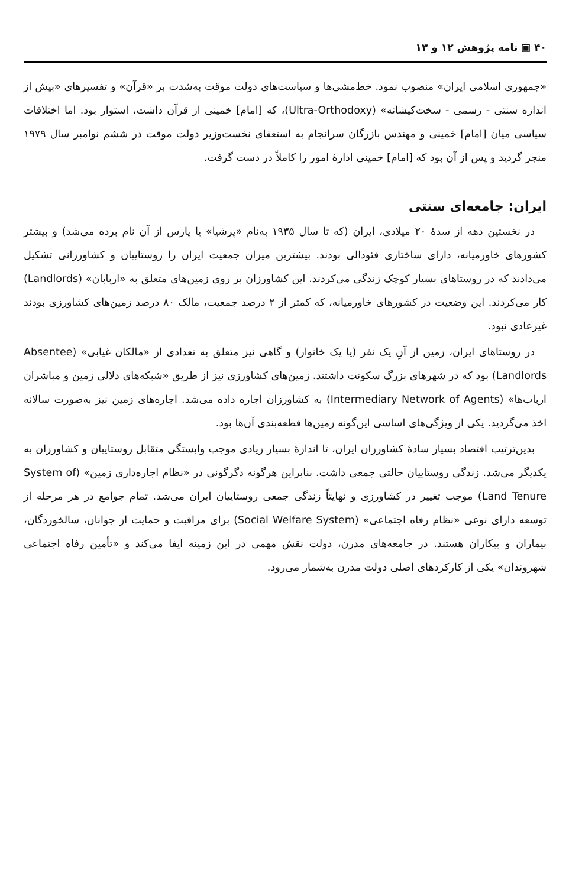۴۰ ▣ نامه پژوهش ۱۲ و ۱۳
«جمهوری اسلامی ایران» منصوب نمود. خط‌مشی‌ها و سیاست‌های دولت موقت به‌شدت بر «قرآن» و تفسیرهای «بیش از اندازه سنتی - رسمی - سخت‌کیشانه» (Ultra-Orthodoxy)، که [امام] خمینی از قرآن داشت، استوار بود. اما اختلافات سیاسی میان [امام] خمینی و مهندس بازرگان سرانجام به استعفای نخست‌وزیر دولت موقت در ششم نوامبر سال ۱۹۷۹ منجر گردید و پس از آن بود که [امام] خمینی ادارهٔ امور را کاملاً در دست گرفت.
ایران: جامعه‌ای سنتی
در نخستین دهه از سدهٔ ۲۰ میلادی، ایران (که تا سال ۱۹۳۵ به‌نام «پرشیا» یا پارس از آن نام برده می‌شد) و بیشتر کشورهای خاورمیانه، دارای ساختاری فئودالی بودند. بیشترین میزان جمعیت ایران را روستاییان و کشاورزانی تشکیل می‌دادند که در روستاهای بسیار کوچک زندگی می‌کردند. این کشاورزان بر روی زمین‌های متعلق به «اربابان» (Landlords) کار می‌کردند. این وضعیت در کشورهای خاورمیانه، که کمتر از ۲ درصد جمعیت، مالک ۸۰ درصد زمین‌های کشاورزی بودند غیرعادی نبود.
در روستاهای ایران، زمین از آنِ یک نفر (یا یک خانوار) و گاهی نیز متعلق به تعدادی از «مالکان غیابی» (Absentee Landlords) بود که در شهرهای بزرگ سکونت داشتند. زمین‌های کشاورزی نیز از طریق «شبکه‌های دلالی زمین و مباشران ارباب‌ها» (Intermediary Network of Agents) به کشاورزان اجاره داده می‌شد. اجاره‌های زمین نیز به‌صورت سالانه اخذ می‌گردید. یکی از ویژگی‌های اساسی این‌گونه زمین‌ها قطعه‌بندی آن‌ها بود.
بدین‌ترتیب اقتصاد بسیار سادهٔ کشاورزان ایران، تا اندازهٔ بسیار زیادی موجب وابستگی متقابل روستاییان و کشاورزان به یکدیگر می‌شد. زندگی روستاییان حالتی جمعی داشت. بنابراین هرگونه دگرگونی در «نظام اجاره‌داری زمین» (System of Land Tenure) موجب تغییر در کشاورزی و نهایتاً زندگی جمعی روستاییان ایران می‌شد. تمام جوامع در هر مرحله از توسعه دارای نوعی «نظام رفاه اجتماعی» (Social Welfare System) برای مراقبت و حمایت از جوانان، سالخوردگان، بیماران و بیکاران هستند. در جامعه‌های مدرن، دولت نقش مهمی در این زمینه ایفا می‌کند و «تأمین رفاه اجتماعی شهروندان» یکی از کارکردهای اصلی دولت مدرن به‌شمار می‌رود.